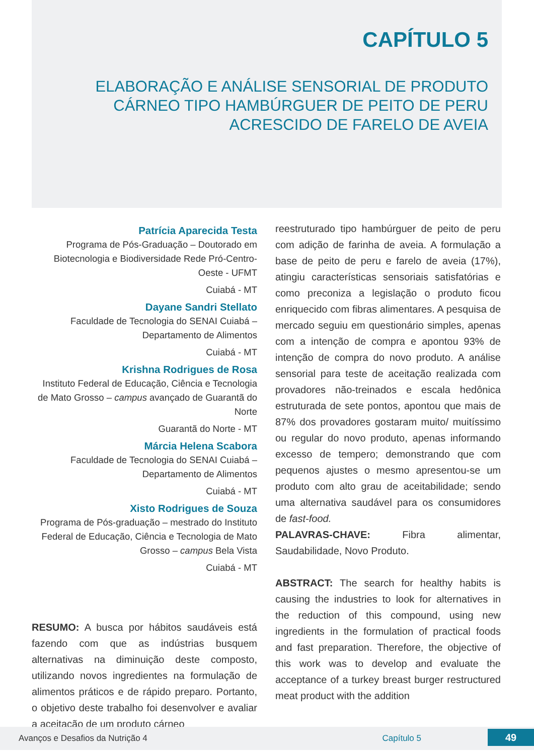CAPÍTULO 5
ELABORAÇÃO E ANÁLISE SENSORIAL DE PRODUTO CÁRNEO TIPO HAMBÚRGUER DE PEITO DE PERU ACRESCIDO DE FARELO DE AVEIA
Patrícia Aparecida Testa
Programa de Pós-Graduação – Doutorado em Biotecnologia e Biodiversidade Rede Pró-Centro-Oeste - UFMT
Cuiabá - MT
Dayane Sandri Stellato
Faculdade de Tecnologia do SENAI Cuiabá – Departamento de Alimentos
Cuiabá - MT
Krishna Rodrigues de Rosa
Instituto Federal de Educação, Ciência e Tecnologia de Mato Grosso – campus avançado de Guarantã do Norte
Guarantã do Norte - MT
Márcia Helena Scabora
Faculdade de Tecnologia do SENAI Cuiabá – Departamento de Alimentos
Cuiabá - MT
Xisto Rodrigues de Souza
Programa de Pós-graduação – mestrado do Instituto Federal de Educação, Ciência e Tecnologia de Mato Grosso – campus Bela Vista
Cuiabá - MT
RESUMO: A busca por hábitos saudáveis está fazendo com que as indústrias busquem alternativas na diminuição deste composto, utilizando novos ingredientes na formulação de alimentos práticos e de rápido preparo. Portanto, o objetivo deste trabalho foi desenvolver e avaliar a aceitação de um produto cárneo
reestruturado tipo hambúrguer de peito de peru com adição de farinha de aveia. A formulação a base de peito de peru e farelo de aveia (17%), atingiu características sensoriais satisfatórias e como preconiza a legislação o produto ficou enriquecido com fibras alimentares. A pesquisa de mercado seguiu em questionário simples, apenas com a intenção de compra e apontou 93% de intenção de compra do novo produto. A análise sensorial para teste de aceitação realizada com provadores não-treinados e escala hedônica estruturada de sete pontos, apontou que mais de 87% dos provadores gostaram muito/ muitíssimo ou regular do novo produto, apenas informando excesso de tempero; demonstrando que com pequenos ajustes o mesmo apresentou-se um produto com alto grau de aceitabilidade; sendo uma alternativa saudável para os consumidores de fast-food.
PALAVRAS-CHAVE: Fibra alimentar, Saudabilidade, Novo Produto.
ABSTRACT: The search for healthy habits is causing the industries to look for alternatives in the reduction of this compound, using new ingredients in the formulation of practical foods and fast preparation. Therefore, the objective of this work was to develop and evaluate the acceptance of a turkey breast burger restructured meat product with the addition
Avanços e Desafios da Nutrição 4 Capítulo 5
49